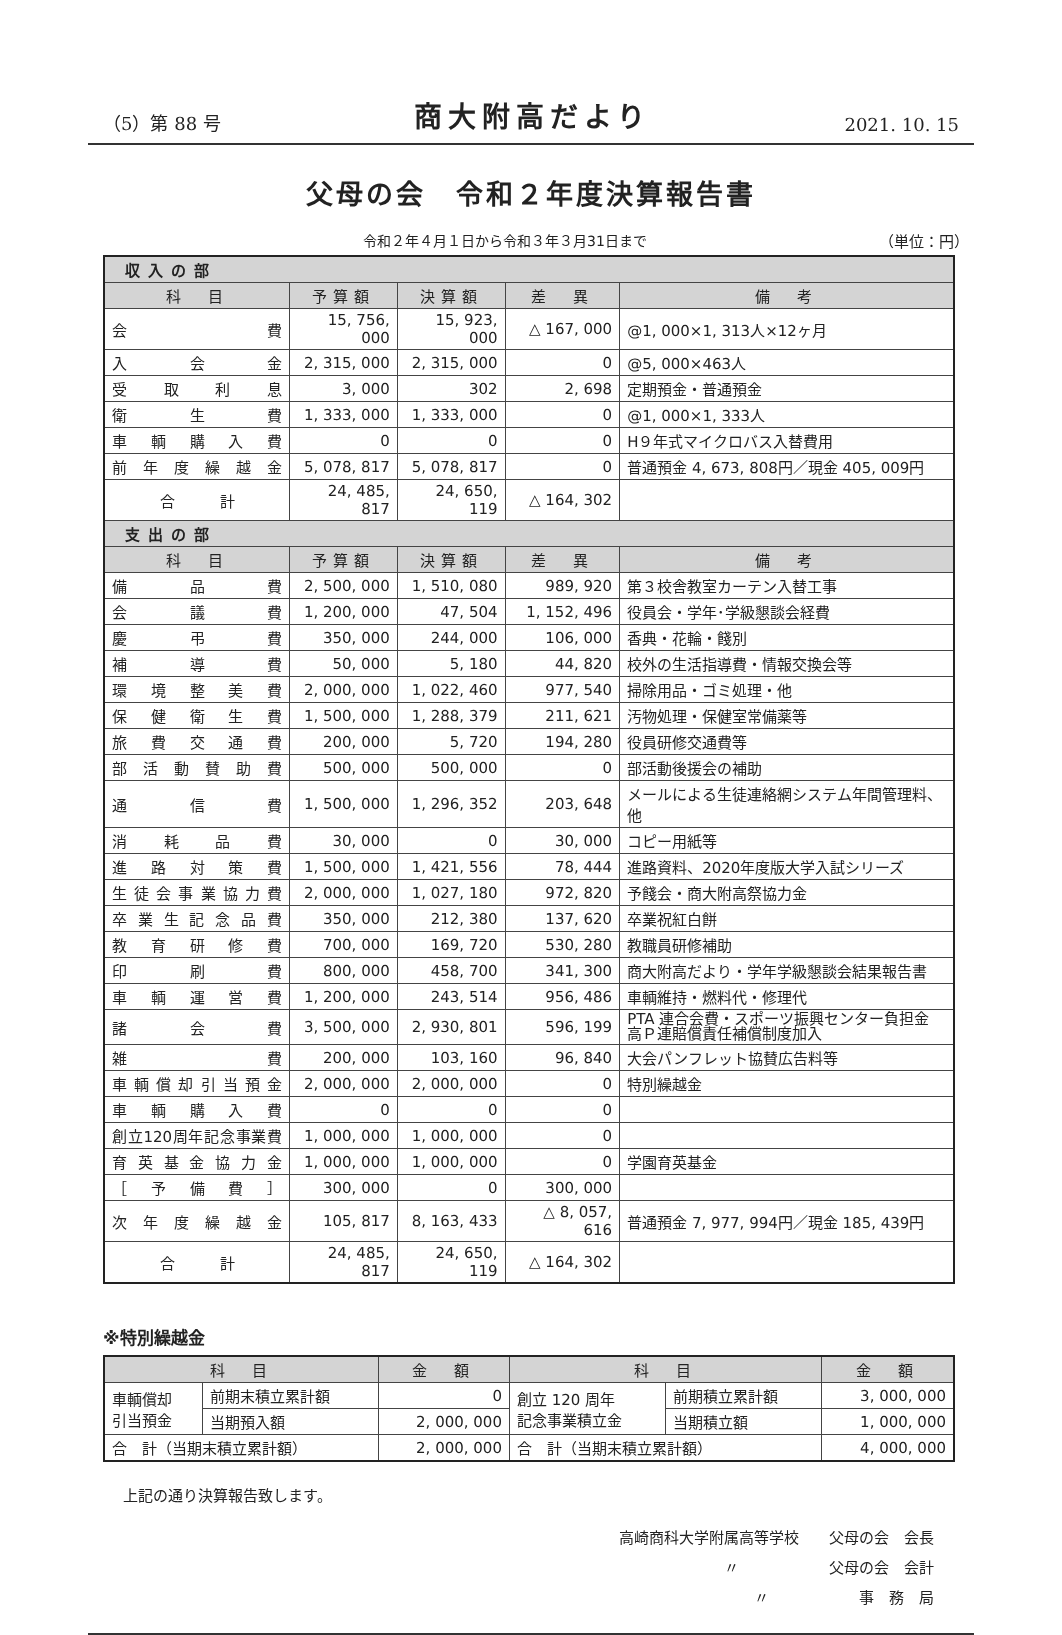（5）第 88 号 商大附高だより 2021. 10. 15
父母の会　令和２年度決算報告書
令和２年４月１日から令和３年３月31日まで （単位：円）
| 収入の部 | | | | |
| --- | --- | --- | --- | --- |
| 科 目 | 予算額 | 決算額 | 差 異 | 備 考 |
| 会費 | 15, 756, 000 | 15, 923, 000 | △ 167, 000 | @1, 000×1, 313人×12ヶ月 |
| 入会金 | 2, 315, 000 | 2, 315, 000 | 0 | @5, 000×463人 |
| 受取利息 | 3, 000 | 302 | 2, 698 | 定期預金・普通預金 |
| 衛生費 | 1, 333, 000 | 1, 333, 000 | 0 | @1, 000×1, 333人 |
| 車輌購入費 | 0 | 0 | 0 | H９年式マイクロバス入替費用 |
| 前年度繰越金 | 5, 078, 817 | 5, 078, 817 | 0 | 普通預金 4, 673, 808円／現金 405, 009円 |
| 合 計 | 24, 485, 817 | 24, 650, 119 | △ 164, 302 | |
| 支出の部 | | | | |
| 科 目 | 予算額 | 決算額 | 差 異 | 備 考 |
| 備品費 | 2, 500, 000 | 1, 510, 080 | 989, 920 | 第３校舎教室カーテン入替工事 |
| 会議費 | 1, 200, 000 | 47, 504 | 1, 152, 496 | 役員会・学年･学級懇談会経費 |
| 慶弔費 | 350, 000 | 244, 000 | 106, 000 | 香典・花輪・餞別 |
| 補導費 | 50, 000 | 5, 180 | 44, 820 | 校外の生活指導費・情報交換会等 |
| 環境整美費 | 2, 000, 000 | 1, 022, 460 | 977, 540 | 掃除用品・ゴミ処理・他 |
| 保健衛生費 | 1, 500, 000 | 1, 288, 379 | 211, 621 | 汚物処理・保健室常備薬等 |
| 旅費交通費 | 200, 000 | 5, 720 | 194, 280 | 役員研修交通費等 |
| 部活動賛助費 | 500, 000 | 500, 000 | 0 | 部活動後援会の補助 |
| 通信費 | 1, 500, 000 | 1, 296, 352 | 203, 648 | メールによる生徒連絡網システム年間管理料、他 |
| 消耗品費 | 30, 000 | 0 | 30, 000 | コピー用紙等 |
| 進路対策費 | 1, 500, 000 | 1, 421, 556 | 78, 444 | 進路資料、2020年度版大学入試シリーズ |
| 生徒会事業協力費 | 2, 000, 000 | 1, 027, 180 | 972, 820 | 予餞会・商大附高祭協力金 |
| 卒業生記念品費 | 350, 000 | 212, 380 | 137, 620 | 卒業祝紅白餅 |
| 教育研修費 | 700, 000 | 169, 720 | 530, 280 | 教職員研修補助 |
| 印刷費 | 800, 000 | 458, 700 | 341, 300 | 商大附高だより・学年学級懇談会結果報告書 |
| 車輌運営費 | 1, 200, 000 | 243, 514 | 956, 486 | 車輌維持・燃料代・修理代 |
| 諸会費 | 3, 500, 000 | 2, 930, 801 | 596, 199 | PTA 連合会費・スポーツ振興センター負担金 高Ｐ連賠償責任補償制度加入 |
| 雑費 | 200, 000 | 103, 160 | 96, 840 | 大会パンフレット協賛広告料等 |
| 車輌償却引当預金 | 2, 000, 000 | 2, 000, 000 | 0 | 特別繰越金 |
| 車輌購入費 | 0 | 0 | 0 | |
| 創立120周年記念事業費 | 1, 000, 000 | 1, 000, 000 | 0 | |
| 育英基金協力金 | 1, 000, 000 | 1, 000, 000 | 0 | 学園育英基金 |
| ［予備費］ | 300, 000 | 0 | 300, 000 | |
| 次年度繰越金 | 105, 817 | 8, 163, 433 | △ 8, 057, 616 | 普通預金 7, 977, 994円／現金 185, 439円 |
| 合 計 | 24, 485, 817 | 24, 650, 119 | △ 164, 302 | |
※特別繰越金
| 科 目 | | 金 額 | 科 目 | | 金 額 |
| --- | --- | --- | --- | --- | --- |
| 車輌償却 引当預金 | 前期末積立累計額 | 0 | 創立 120 周年 記念事業積立金 | 前期積立累計額 | 3, 000, 000 |
| | 当期預入額 | 2, 000, 000 | | 当期積立額 | 1, 000, 000 |
| 合 計（当期末積立累計額） | | 2, 000, 000 | 合 計（当期末積立累計額） | | 4, 000, 000 |
上記の通り決算報告致します。
高崎商科大学附属高等学校　　父母の会　会長
〃　　　　　　父母の会　会計
〃　　　　　　事　務　局